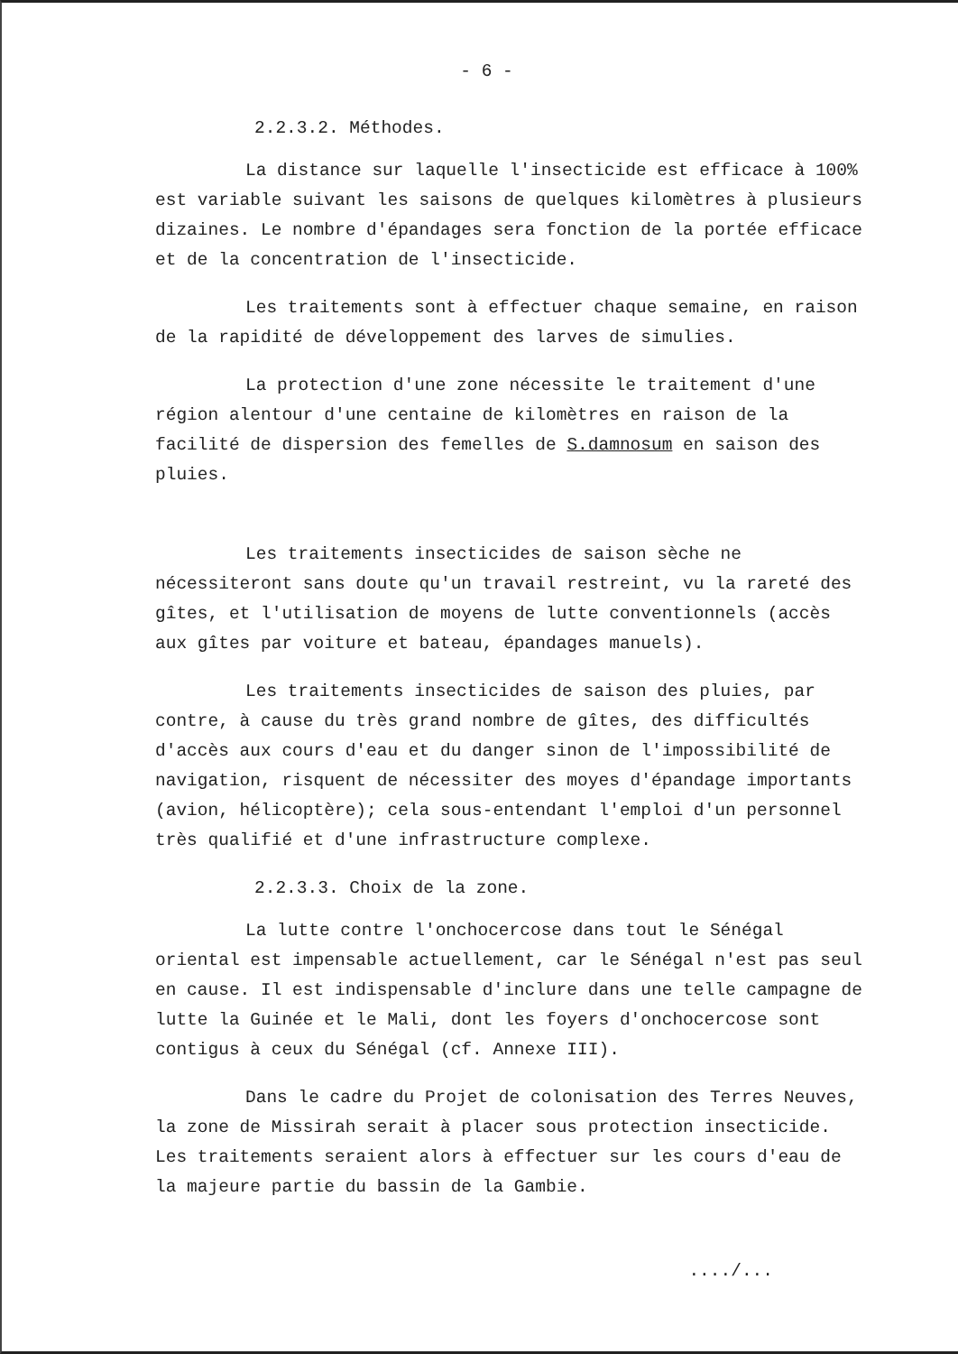- 6 -
2.2.3.2. Méthodes.
La distance sur laquelle l'insecticide est efficace à 100% est variable suivant les saisons de quelques kilomètres à plusieurs dizaines. Le nombre d'épandages sera fonction de la portée efficace et de la concentration de l'insecticide.
Les traitements sont à effectuer chaque semaine, en raison de la rapidité de développement des larves de simulies.
La protection d'une zone nécessite le traitement d'une région alentour d'une centaine de kilomètres en raison de la facilité de dispersion des femelles de S.damnosum en saison des pluies.
Les traitements insecticides de saison sèche ne nécessiteront sans doute qu'un travail restreint, vu la rareté des gîtes, et l'utilisation de moyens de lutte conventionnels (accès aux gîtes par voiture et bateau, épandages manuels).
Les traitements insecticides de saison des pluies, par contre, à cause du très grand nombre de gîtes, des difficultés d'accès aux cours d'eau et du danger sinon de l'impossibilité de navigation, risquent de nécessiter des moyes d'épandage importants (avion, hélicoptère); cela sous-entendant l'emploi d'un personnel très qualifié et d'une infrastructure complexe.
2.2.3.3. Choix de la zone.
La lutte contre l'onchocercose dans tout le Sénégal oriental est impensable actuellement, car le Sénégal n'est pas seul en cause. Il est indispensable d'inclure dans une telle campagne de lutte la Guinée et le Mali, dont les foyers d'onchocercose sont contigus à ceux du Sénégal (cf. Annexe III).
Dans le cadre du Projet de colonisation des Terres Neuves, la zone de Missirah serait à placer sous protection insecticide. Les traitements seraient alors à effectuer sur les cours d'eau de la majeure partie du bassin de la Gambie.
..../...